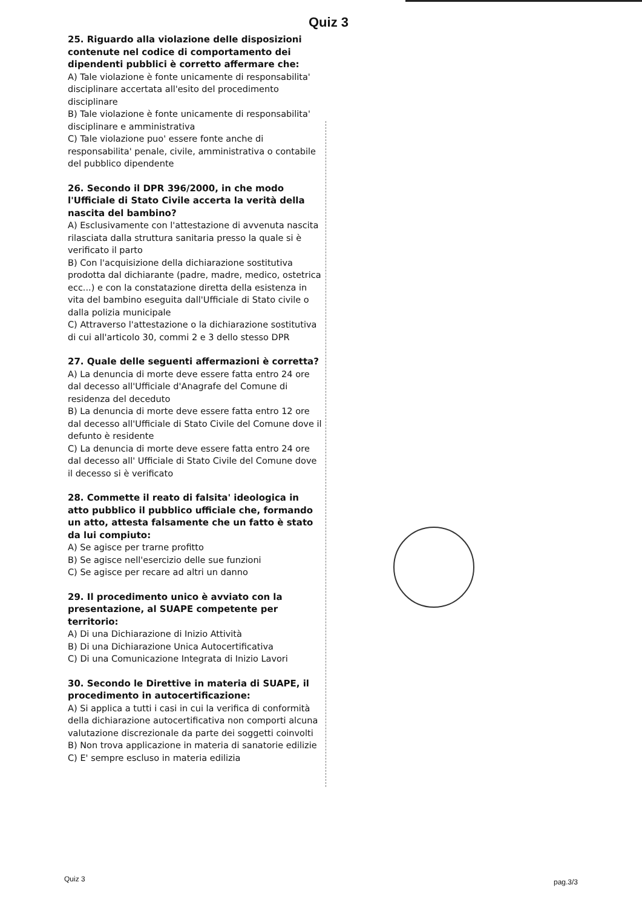Quiz 3
25. Riguardo alla violazione delle disposizioni contenute nel codice di comportamento dei dipendenti pubblici è corretto affermare che:
A) Tale violazione è fonte unicamente di responsabilita' disciplinare accertata all'esito del procedimento disciplinare
B) Tale violazione è fonte unicamente di responsabilita' disciplinare e amministrativa
C) Tale violazione puo' essere fonte anche di responsabilita' penale, civile, amministrativa o contabile del pubblico dipendente
26. Secondo il DPR 396/2000, in che modo l'Ufficiale di Stato Civile accerta la verità della nascita del bambino?
A) Esclusivamente con l'attestazione di avvenuta nascita rilasciata dalla struttura sanitaria presso la quale si è verificato il parto
B) Con l'acquisizione della dichiarazione sostitutiva prodotta dal dichiarante (padre, madre, medico, ostetrica ecc...) e con la constatazione diretta della esistenza in vita del bambino eseguita dall'Ufficiale di Stato civile o dalla polizia municipale
C) Attraverso l'attestazione o la dichiarazione sostitutiva di cui all'articolo 30, commi 2 e 3 dello stesso DPR
27. Quale delle seguenti affermazioni è corretta?
A) La denuncia di morte deve essere fatta entro 24 ore dal decesso all'Ufficiale d'Anagrafe del Comune di residenza del deceduto
B) La denuncia di morte deve essere fatta entro 12 ore dal decesso all'Ufficiale di Stato Civile del Comune dove il defunto è residente
C) La denuncia di morte deve essere fatta entro 24 ore dal decesso all' Ufficiale di Stato Civile del Comune dove il decesso si è verificato
28. Commette il reato di falsita' ideologica in atto pubblico il pubblico ufficiale che, formando un atto, attesta falsamente che un fatto è stato da lui compiuto:
A) Se agisce per trarne profitto
B) Se agisce nell'esercizio delle sue funzioni
C) Se agisce per recare ad altri un danno
29. Il procedimento unico è avviato con la presentazione, al SUAPE competente per territorio:
A) Di una Dichiarazione di Inizio Attività
B) Di una Dichiarazione Unica Autocertificativa
C) Di una Comunicazione Integrata di Inizio Lavori
30. Secondo le Direttive in materia di SUAPE, il procedimento in autocertificazione:
A) Si applica a tutti i casi in cui la verifica di conformità della dichiarazione autocertificativa non comporti alcuna valutazione discrezionale da parte dei soggetti coinvolti
B) Non trova applicazione in materia di sanatorie edilizie
C) E' sempre escluso in materia edilizia
Quiz 3 pag.3/3